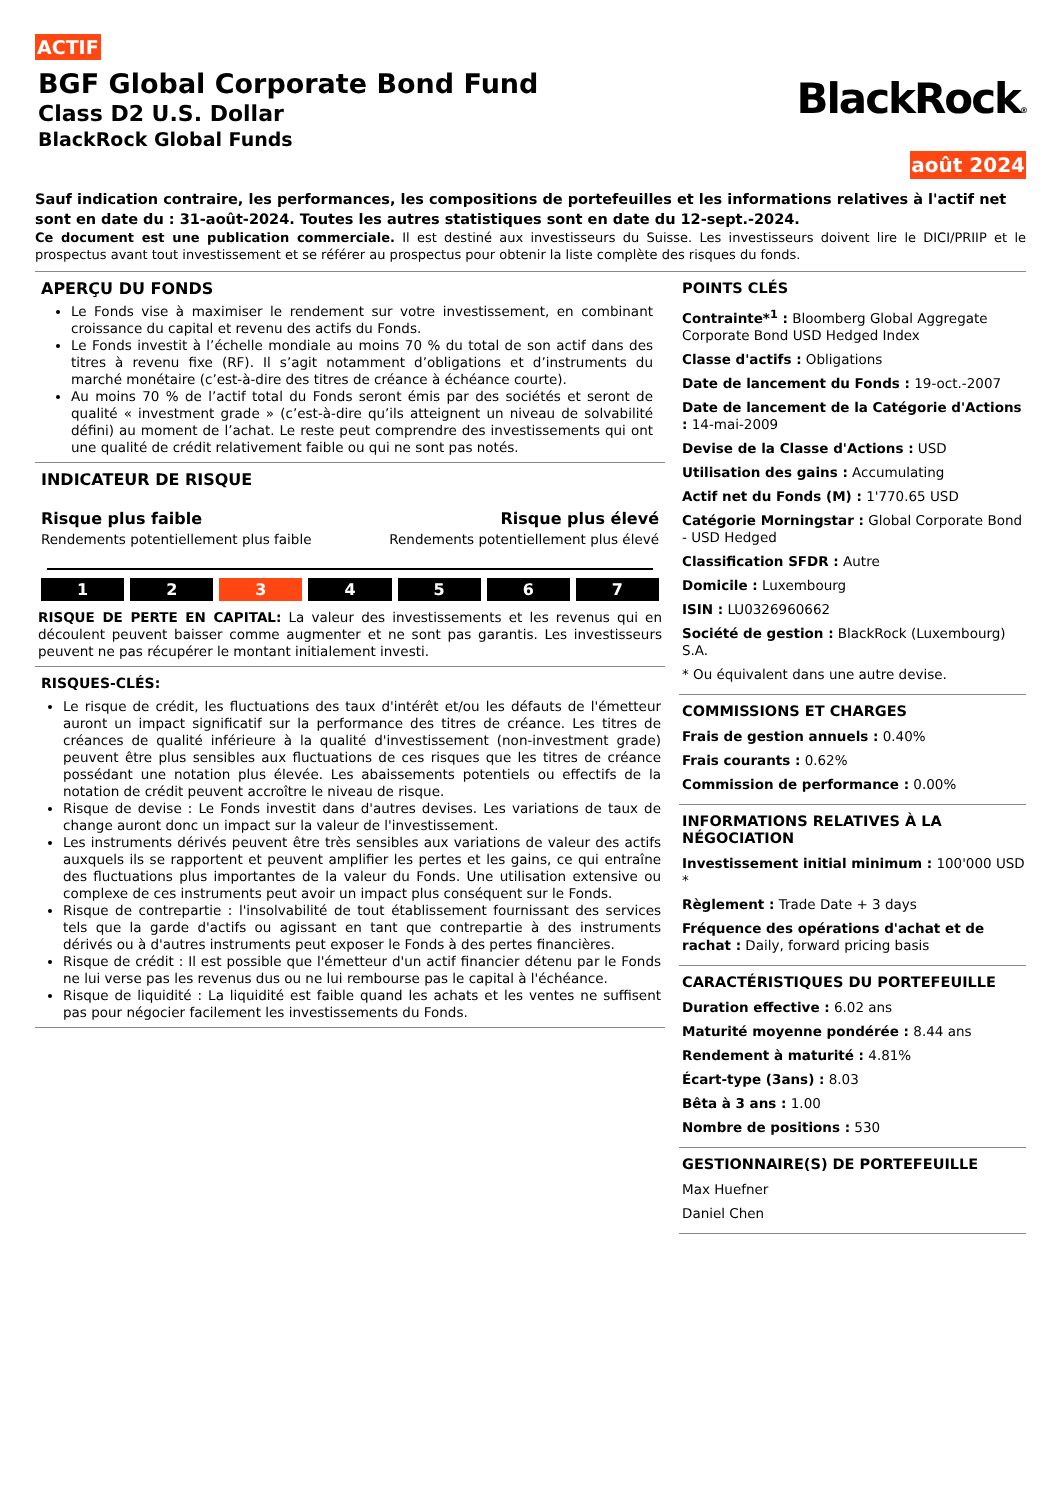ACTIF
BGF Global Corporate Bond Fund
Class D2 U.S. Dollar
BlackRock Global Funds
BlackRock®
août 2024
Sauf indication contraire, les performances, les compositions de portefeuilles et les informations relatives à l'actif net sont en date du : 31-août-2024. Toutes les autres statistiques sont en date du 12-sept.-2024.
Ce document est une publication commerciale. Il est destiné aux investisseurs du Suisse. Les investisseurs doivent lire le DICI/PRIIP et le prospectus avant tout investissement et se référer au prospectus pour obtenir la liste complète des risques du fonds.
APERÇU DU FONDS
Le Fonds vise à maximiser le rendement sur votre investissement, en combinant croissance du capital et revenu des actifs du Fonds.
Le Fonds investit à l’échelle mondiale au moins 70 % du total de son actif dans des titres à revenu fixe (RF). Il s’agit notamment d’obligations et d’instruments du marché monétaire (c’est-à-dire des titres de créance à échéance courte).
Au moins 70 % de l’actif total du Fonds seront émis par des sociétés et seront de qualité « investment grade » (c’est-à-dire qu’ils atteignent un niveau de solvabilité défini) au moment de l’achat. Le reste peut comprendre des investissements qui ont une qualité de crédit relativement faible ou qui ne sont pas notés.
INDICATEUR DE RISQUE
Risque plus faible Risque plus élevé
Rendements potentiellement plus faible Rendements potentiellement plus élevé
1 2 3 4 5 6 7
RISQUE DE PERTE EN CAPITAL: La valeur des investissements et les revenus qui en découlent peuvent baisser comme augmenter et ne sont pas garantis. Les investisseurs peuvent ne pas récupérer le montant initialement investi.
RISQUES-CLÉS:
Le risque de crédit, les fluctuations des taux d'intérêt et/ou les défauts de l'émetteur auront un impact significatif sur la performance des titres de créance. Les titres de créances de qualité inférieure à la qualité d'investissement (non-investment grade) peuvent être plus sensibles aux fluctuations de ces risques que les titres de créance possédant une notation plus élevée. Les abaissements potentiels ou effectifs de la notation de crédit peuvent accroître le niveau de risque.
Risque de devise : Le Fonds investit dans d'autres devises. Les variations de taux de change auront donc un impact sur la valeur de l'investissement.
Les instruments dérivés peuvent être très sensibles aux variations de valeur des actifs auxquels ils se rapportent et peuvent amplifier les pertes et les gains, ce qui entraîne des fluctuations plus importantes de la valeur du Fonds. Une utilisation extensive ou complexe de ces instruments peut avoir un impact plus conséquent sur le Fonds.
Risque de contrepartie : l'insolvabilité de tout établissement fournissant des services tels que la garde d'actifs ou agissant en tant que contrepartie à des instruments dérivés ou à d'autres instruments peut exposer le Fonds à des pertes financières.
Risque de crédit : Il est possible que l'émetteur d'un actif financier détenu par le Fonds ne lui verse pas les revenus dus ou ne lui rembourse pas le capital à l'échéance.
Risque de liquidité : La liquidité est faible quand les achats et les ventes ne suffisent pas pour négocier facilement les investissements du Fonds.
POINTS CLÉS
Contrainte*<sup>1</sup> : Bloomberg Global Aggregate Corporate Bond USD Hedged Index
Classe d'actifs : Obligations
Date de lancement du Fonds : 19-oct.-2007
Date de lancement de la Catégorie d'Actions : 14-mai-2009
Devise de la Classe d'Actions : USD
Utilisation des gains : Accumulating
Actif net du Fonds (M) : 1'770.65 USD
Catégorie Morningstar : Global Corporate Bond - USD Hedged
Classification SFDR : Autre
Domicile : Luxembourg
ISIN : LU0326960662
Société de gestion : BlackRock (Luxembourg) S.A.
* Ou équivalent dans une autre devise.
COMMISSIONS ET CHARGES
Frais de gestion annuels : 0.40%
Frais courants : 0.62%
Commission de performance : 0.00%
INFORMATIONS RELATIVES À LA NÉGOCIATION
Investissement initial minimum : 100'000 USD *
Règlement : Trade Date + 3 days
Fréquence des opérations d'achat et de rachat : Daily, forward pricing basis
CARACTÉRISTIQUES DU PORTEFEUILLE
Duration effective : 6.02 ans
Maturité moyenne pondérée : 8.44 ans
Rendement à maturité : 4.81%
Écart-type (3ans) : 8.03
Bêta à 3 ans : 1.00
Nombre de positions : 530
GESTIONNAIRE(S) DE PORTEFEUILLE
Max Huefner
Daniel Chen